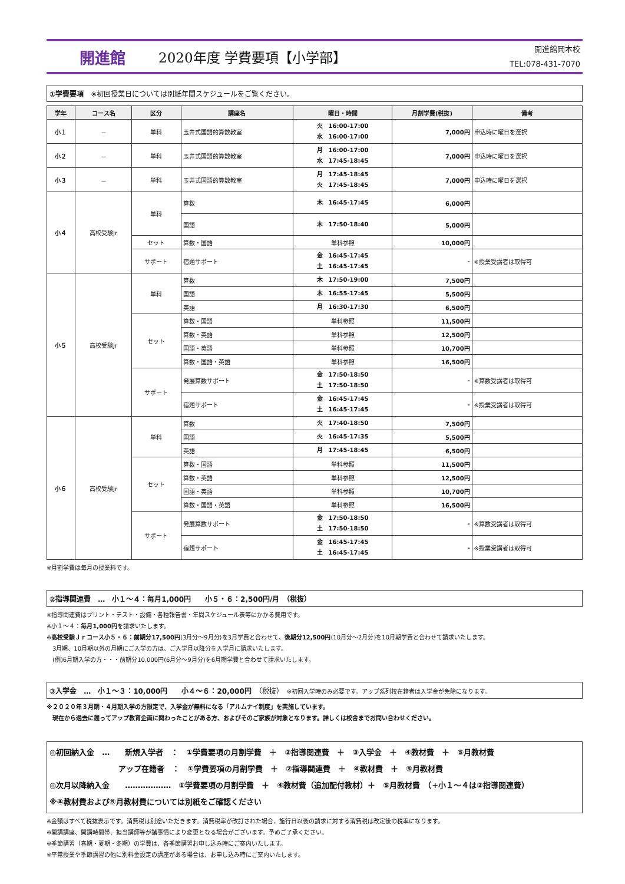開進館 2020年度 学費要項【小学部】
開進館岡本校
TEL:078-431-7070
①学費要項　※初回授業日については別紙年間スケジュールをご覧ください。
| 学年 | コース名 | 区分 | 講座名 | 曜日・時間 | 月割学費(税抜) | 備考 |
| --- | --- | --- | --- | --- | --- | --- |
| 小１ | － | 単科 | 玉井式国語的算数教室 | 火 16:00-17:00 水 16:00-17:00 | 7,000円 | 申込時に曜日を選択 |
| 小２ | － | 単科 | 玉井式国語的算数教室 | 月 16:00-17:00 水 17:45-18:45 | 7,000円 | 申込時に曜日を選択 |
| 小３ | － | 単科 | 玉井式国語的算数教室 | 月 17:45-18:45 火 17:45-18:45 | 7,000円 | 申込時に曜日を選択 |
| 小４ | 高校受験Jr | 単科 | 算数 | 木 16:45-17:45 | 6,000円 | |
| | | | 国語 | 木 17:50-18:40 | 5,000円 | |
| | | セット | 算数・国語 | 単科参照 | 10,000円 | |
| | | サポート | 宿題サポート | 金 16:45-17:45 土 16:45-17:45 | - | ※授業受講者は取得可 |
| 小５ | 高校受験Jr | 単科 | 算数 | 木 17:50-19:00 | 7,500円 | |
| | | | 国語 | 木 16:55-17:45 | 5,500円 | |
| | | | 英語 | 月 16:30-17:30 | 6,500円 | |
| | | セット | 算数・国語 | 単科参照 | 11,500円 | |
| | | | 算数・英語 | 単科参照 | 12,500円 | |
| | | | 国語・英語 | 単科参照 | 10,700円 | |
| | | | 算数・国語・英語 | 単科参照 | 16,500円 | |
| | | サポート | 発展算数サポート | 金 17:50-18:50 土 17:50-18:50 | - | ※算数受講者は取得可 |
| | | | 宿題サポート | 金 16:45-17:45 土 16:45-17:45 | - | ※授業受講者は取得可 |
| 小６ | 高校受験Jr | 単科 | 算数 | 火 17:40-18:50 | 7,500円 | |
| | | | 国語 | 火 16:45-17:35 | 5,500円 | |
| | | | 英語 | 月 17:45-18:45 | 6,500円 | |
| | | セット | 算数・国語 | 単科参照 | 11,500円 | |
| | | | 算数・英語 | 単科参照 | 12,500円 | |
| | | | 国語・英語 | 単科参照 | 10,700円 | |
| | | | 算数・国語・英語 | 単科参照 | 16,500円 | |
| | | サポート | 発展算数サポート | 金 17:50-18:50 土 17:50-18:50 | - | ※算数受講者は取得可 |
| | | | 宿題サポート | 金 16:45-17:45 土 16:45-17:45 | - | ※授業受講者は取得可 |
※月割学費は毎月の授業料です。
②指導関連費　…　小１～４：毎月1,000円　　小５・６：2,500円/月　（税抜）
※指導関連費はプリント・テスト・設備・各種報告書・年間スケジュール表等にかかる費用です。
※小１～４：毎月1,000円を請求いたします。
※高校受験Ｊｒコース小５・６：前期分17,500円(3月分～9月分)を3月学費と合わせて、後期分12,500円(10月分～2月分)を10月期学費と合わせて請求いたします。
　3月期、10月期以外の月期にご入学の方は、ご入学月以降分を入学月に請求いたします。
　(例)6月期入学の方・・・前期分10,000円(6月分～9月分)を6月期学費と合わせて請求いたします。
③入学金　…　小１～３：10,000円　　小４～６：20,000円　（税抜）　※初回入学時のみ必要です。アップ系列校在籍者は入学金が免除になります。
※２０２０年３月期・４月期入学の方限定で、入学金が無料になる「アルムナイ制度」を実施しています。
　現在から過去に遡ってアップ教育企画に関わったことがある方、およびそのご家族が対象となります。詳しくは校舎までお問い合わせください。
◎初回納入金　…　　新規入学者　：　①学費要項の月割学費　＋　②指導関連費　＋　③入学金　＋　④教材費　＋　⑤月教材費
　　　　　　　　　アップ在籍者　：　①学費要項の月割学費　＋　②指導関連費　＋　④教材費　＋　⑤月教材費
◎次月以降納入金　　………………　①学費要項の月割学費　＋　④教材費（追加配付教材）＋　⑤月教材費　（+小１～４は②指導関連費）
※④教材費および⑤月教材費については別紙をご確認ください
※金額はすべて税抜表示です。消費税は別途いただきます。消費税率が改訂された場合、施行日以後の請求に対する消費税は改定後の税率になります。
※開講講座、開講時間帯、担当講師等が諸事情により変更となる場合がございます。予めご了承ください。
※季節講習（春期・夏期・冬期）の学費は、各季節講習お申し込み時にご案内いたします。
※平常授業や季節講習の他に別料金設定の講座がある場合は、お申し込み時にご案内いたします。